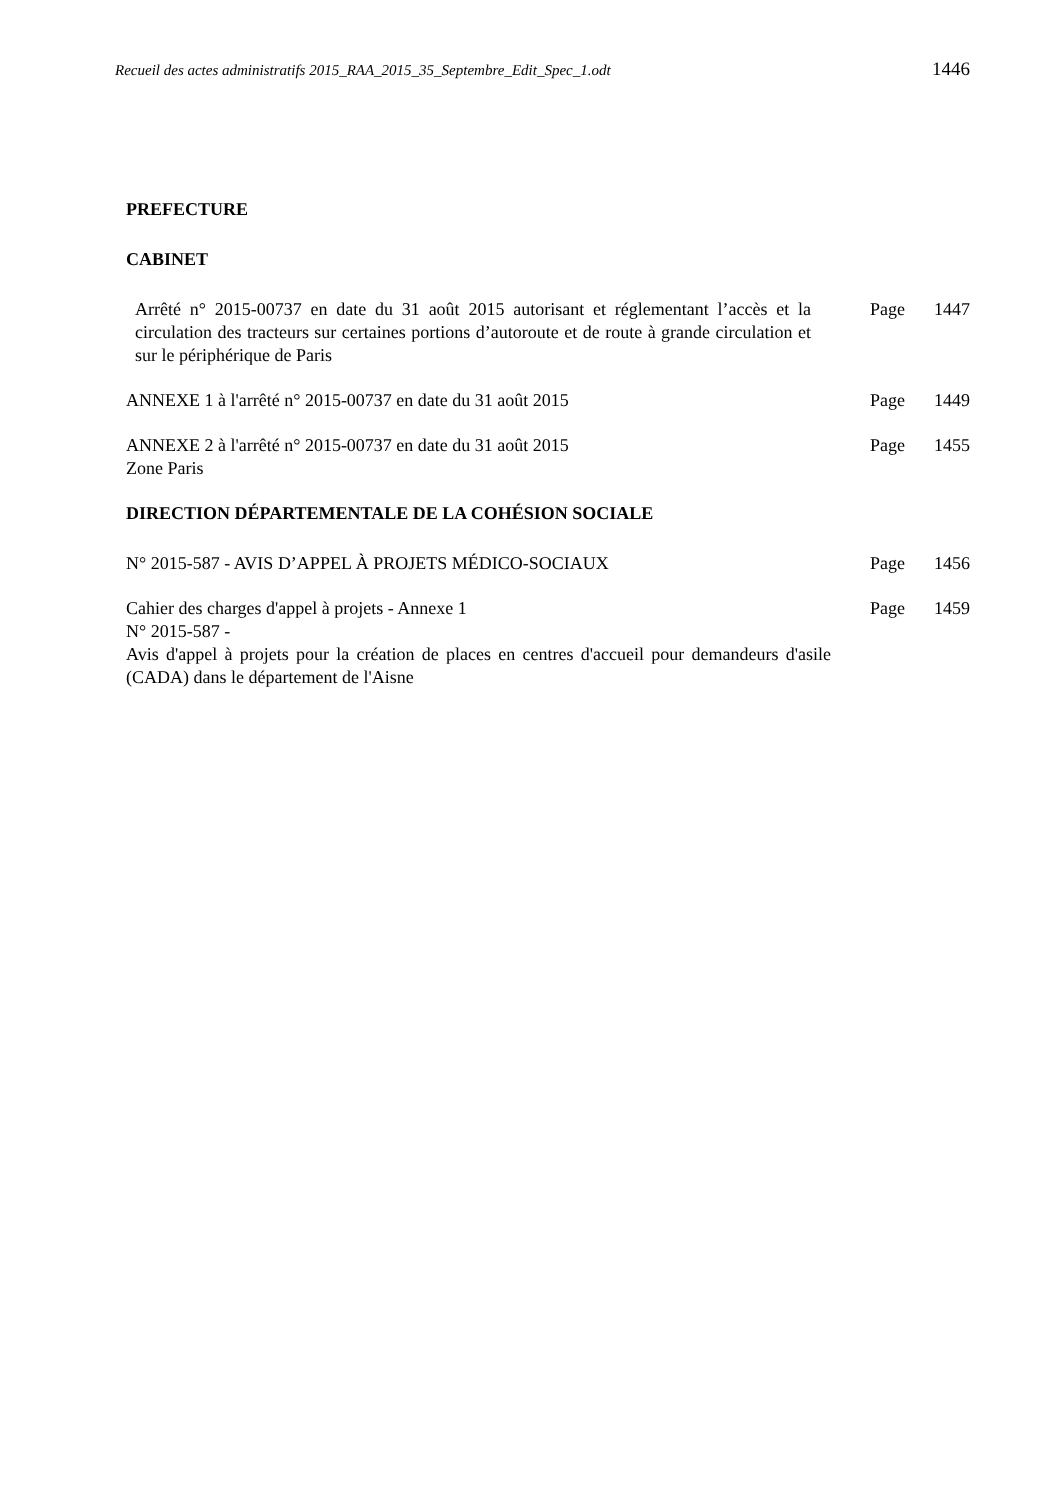Recueil des actes administratifs 2015_RAA_2015_35_Septembre_Edit_Spec_1.odt 1446
PREFECTURE
CABINET
Arrêté n° 2015-00737 en date du 31 août 2015 autorisant et réglementant l’accès et la circulation des tracteurs sur certaines portions d’autoroute et de route à grande circulation et sur le périphérique de Paris
Page 1447
ANNEXE 1 à l'arrêté n° 2015-00737 en date du 31 août 2015 Page 1449
ANNEXE 2 à l'arrêté n° 2015-00737 en date du 31 août 2015
Zone Paris
Page 1455
DIRECTION DÉPARTEMENTALE DE LA COHÉSION SOCIALE
N° 2015-587 - AVIS D’APPEL À PROJETS MÉDICO-SOCIAUX Page 1456
Cahier des charges d'appel à projets - Annexe 1
N° 2015-587 -
Page 1459
Avis d'appel à projets pour la création de places en centres d'accueil pour demandeurs d'asile (CADA) dans le département de l'Aisne